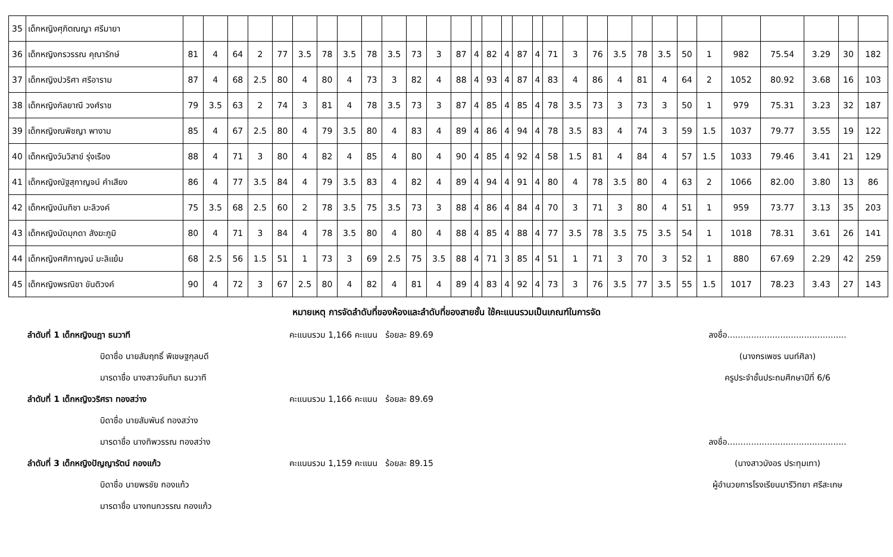| 35 | เด็กหญิงศุภิตณญา ศรีมายา | | | | | | | | | | | | | | | | | | | | | | | | | | | | | | | |
| 36 | เด็กหญิงกรวรรณ คุณารักษ์ | 81 | 4 | 64 | 2 | 77 | 3.5 | 78 | 3.5 | 78 | 3.5 | 73 | 3 | 87 | 4 | 82 | 4 | 87 | 4 | 71 | 3 | 76 | 3.5 | 78 | 3.5 | 50 | 1 | 982 | 75.54 | 3.29 | 30 | 182 |
| 37 | เด็กหญิงปวริศา ศรีอาราม | 87 | 4 | 68 | 2.5 | 80 | 4 | 80 | 4 | 73 | 3 | 82 | 4 | 88 | 4 | 93 | 4 | 87 | 4 | 83 | 4 | 86 | 4 | 81 | 4 | 64 | 2 | 1052 | 80.92 | 3.68 | 16 | 103 |
| 38 | เด็กหญิงกัลยาณี วงศ์ราช | 79 | 3.5 | 63 | 2 | 74 | 3 | 81 | 4 | 78 | 3.5 | 73 | 3 | 87 | 4 | 85 | 4 | 85 | 4 | 78 | 3.5 | 73 | 3 | 73 | 3 | 50 | 1 | 979 | 75.31 | 3.23 | 32 | 187 |
| 39 | เด็กหญิงณพิชญา พางาม | 85 | 4 | 67 | 2.5 | 80 | 4 | 79 | 3.5 | 80 | 4 | 83 | 4 | 89 | 4 | 86 | 4 | 94 | 4 | 78 | 3.5 | 83 | 4 | 74 | 3 | 59 | 1.5 | 1037 | 79.77 | 3.55 | 19 | 122 |
| 40 | เด็กหญิงวันวิสาข์ รุ่งเรือง | 88 | 4 | 71 | 3 | 80 | 4 | 82 | 4 | 85 | 4 | 80 | 4 | 90 | 4 | 85 | 4 | 92 | 4 | 58 | 1.5 | 81 | 4 | 84 | 4 | 57 | 1.5 | 1033 | 79.46 | 3.41 | 21 | 129 |
| 41 | เด็กหญิงณัฐสุกาญจน์ คำเสียง | 86 | 4 | 77 | 3.5 | 84 | 4 | 79 | 3.5 | 83 | 4 | 82 | 4 | 89 | 4 | 94 | 4 | 91 | 4 | 80 | 4 | 78 | 3.5 | 80 | 4 | 63 | 2 | 1066 | 82.00 | 3.80 | 13 | 86 |
| 42 | เด็กหญิงนันทิชา มะลิวงค์ | 75 | 3.5 | 68 | 2.5 | 60 | 2 | 78 | 3.5 | 75 | 3.5 | 73 | 3 | 88 | 4 | 86 | 4 | 84 | 4 | 70 | 3 | 71 | 3 | 80 | 4 | 51 | 1 | 959 | 73.77 | 3.13 | 35 | 203 |
| 43 | เด็กหญิงมัดมุกดา สังฆะภูมิ | 80 | 4 | 71 | 3 | 84 | 4 | 78 | 3.5 | 80 | 4 | 80 | 4 | 88 | 4 | 85 | 4 | 88 | 4 | 77 | 3.5 | 78 | 3.5 | 75 | 3.5 | 54 | 1 | 1018 | 78.31 | 3.61 | 26 | 141 |
| 44 | เด็กหญิงศศิกาญจน์ มะลิแย้ม | 68 | 2.5 | 56 | 1.5 | 51 | 1 | 73 | 3 | 69 | 2.5 | 75 | 3.5 | 88 | 4 | 71 | 3 | 85 | 4 | 51 | 1 | 71 | 3 | 70 | 3 | 52 | 1 | 880 | 67.69 | 2.29 | 42 | 259 |
| 45 | เด็กหญิงพรณิชา ขันติวงค์ | 90 | 4 | 72 | 3 | 67 | 2.5 | 80 | 4 | 82 | 4 | 81 | 4 | 89 | 4 | 83 | 4 | 92 | 4 | 73 | 3 | 76 | 3.5 | 77 | 3.5 | 55 | 1.5 | 1017 | 78.23 | 3.43 | 27 | 143 |
หมายเหตุ การจัดลำดับที่ของห้องและลำดับที่ของสายชั้น ใช้คะแนนรวมเป็นเกณฑ์ในการจัด
ลำดับที่ 1 เด็กหญิงนฎา ธนวาที คะแนนรวม 1,166 คะแนน ร้อยละ 89.69
บิดาชื่อ นายสัมฤทธิ์ พิเชษฐกุลบดี
มารดาชื่อ นางสาวจันทิมา ธนวาที
ลำดับที่ 1 เด็กหญิงวริศรา ทองสว่าง คะแนนรวม 1,166 คะแนน ร้อยละ 89.69
บิดาชื่อ นายสัมพันธ์ ทองสว่าง
มารดาชื่อ นางทิพวรรณ ทองสว่าง
ลำดับที่ 3 เด็กหญิงปัญญารัตน์ กองแก้ว คะแนนรวม 1,159 คะแนน ร้อยละ 89.15
บิดาชื่อ นายพรชัย กองแก้ว
มารดาชื่อ นางกนกวรรณ กองแก้ว
ลงชื่อ.............................................
(นางกรเพชร นนท์ศิลา)
ครูประจำชั้นประถมศึกษาปีที่ 6/6
ลงชื่อ.............................................
(นางสาวบังอร ประทุมเทา)
ผู้อำนวยการโรงเรียนมารีวิทยา ศรีสะเกษ